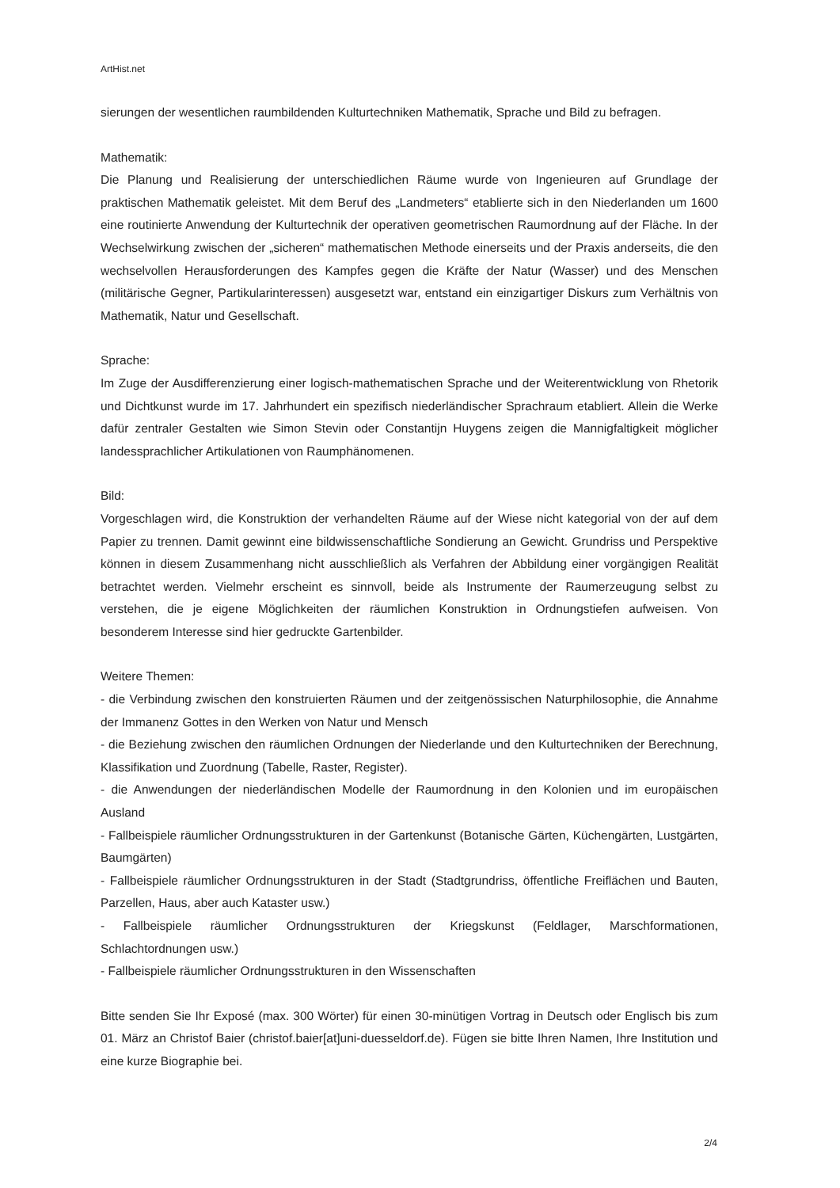ArtHist.net
sierungen der wesentlichen raumbildenden Kulturtechniken Mathematik, Sprache und Bild zu befragen.
Mathematik:
Die Planung und Realisierung der unterschiedlichen Räume wurde von Ingenieuren auf Grundlage der praktischen Mathematik geleistet. Mit dem Beruf des „Landmeters“ etablierte sich in den Niederlanden um 1600 eine routinierte Anwendung der Kulturtechnik der operativen geometrischen Raumordnung auf der Fläche. In der Wechselwirkung zwischen der „sicheren“ mathematischen Methode einerseits und der Praxis anderseits, die den wechselvollen Herausforderungen des Kampfes gegen die Kräfte der Natur (Wasser) und des Menschen (militärische Gegner, Partikularinteressen) ausgesetzt war, entstand ein einzigartiger Diskurs zum Verhältnis von Mathematik, Natur und Gesellschaft.
Sprache:
Im Zuge der Ausdifferenzierung einer logisch-mathematischen Sprache und der Weiterentwicklung von Rhetorik und Dichtkunst wurde im 17. Jahrhundert ein spezifisch niederländischer Sprachraum etabliert. Allein die Werke dafür zentraler Gestalten wie Simon Stevin oder Constantijn Huygens zeigen die Mannigfaltigkeit möglicher landessprachlicher Artikulationen von Raumphänomenen.
Bild:
Vorgeschlagen wird, die Konstruktion der verhandelten Räume auf der Wiese nicht kategorial von der auf dem Papier zu trennen. Damit gewinnt eine bildwissenschaftliche Sondierung an Gewicht. Grundriss und Perspektive können in diesem Zusammenhang nicht ausschließlich als Verfahren der Abbildung einer vorgängigen Realität betrachtet werden. Vielmehr erscheint es sinnvoll, beide als Instrumente der Raumerzeugung selbst zu verstehen, die je eigene Möglichkeiten der räumlichen Konstruktion in Ordnungstiefen aufweisen. Von besonderem Interesse sind hier gedruckte Gartenbilder.
Weitere Themen:
- die Verbindung zwischen den konstruierten Räumen und der zeitgenössischen Naturphilosophie, die Annahme der Immanenz Gottes in den Werken von Natur und Mensch
- die Beziehung zwischen den räumlichen Ordnungen der Niederlande und den Kulturtechniken der Berechnung, Klassifikation und Zuordnung (Tabelle, Raster, Register).
- die Anwendungen der niederländischen Modelle der Raumordnung in den Kolonien und im europäischen Ausland
- Fallbeispiele räumlicher Ordnungsstrukturen in der Gartenkunst (Botanische Gärten, Küchengärten, Lustgärten, Baumgärten)
- Fallbeispiele räumlicher Ordnungsstrukturen in der Stadt (Stadtgrundriss, öffentliche Freiflächen und Bauten, Parzellen, Haus, aber auch Kataster usw.)
- Fallbeispiele räumlicher Ordnungsstrukturen der Kriegskunst (Feldlager, Marschformationen, Schlachtordnungen usw.)
- Fallbeispiele räumlicher Ordnungsstrukturen in den Wissenschaften
Bitte senden Sie Ihr Exposé (max. 300 Wörter) für einen 30-minütigen Vortrag in Deutsch oder Englisch bis zum 01. März an Christof Baier (christof.baier[at]uni-duesseldorf.de). Fügen sie bitte Ihren Namen, Ihre Institution und eine kurze Biographie bei.
2/4